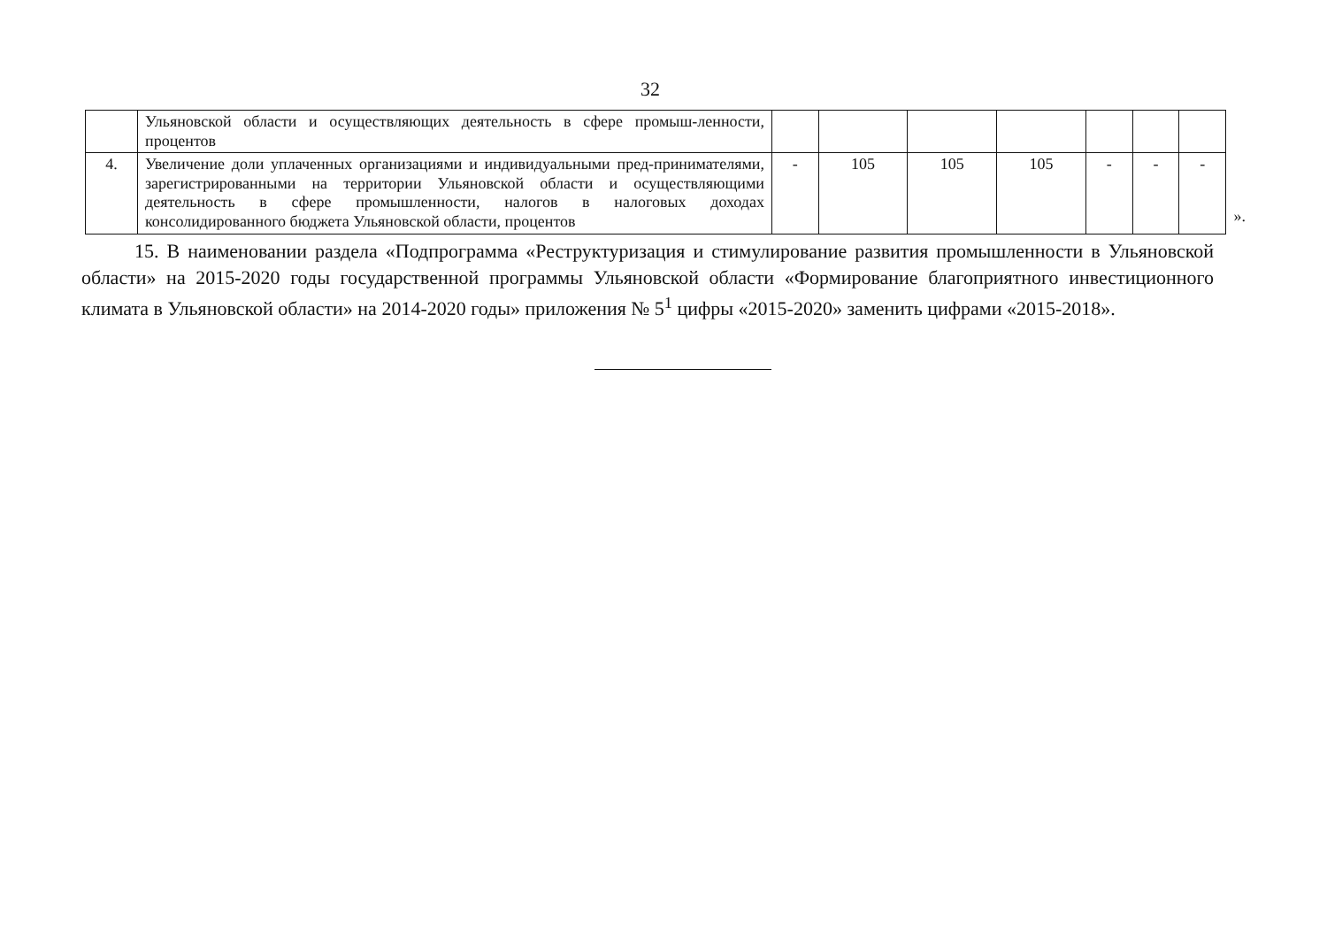32
| | Ульяновской области и осуществляющих деятельность в сфере промыш-ленности, процентов | | | | | | | |
| 4. | Увеличение доли уплаченных организациями и индивидуальными пред-принимателями, зарегистрированными на территории Ульяновской области и осуществляющими деятельность в сфере промышленности, налогов в налоговых доходах консолидированного бюджета Ульяновской области, процентов | - | 105 | 105 | 105 | - | - | - |
».
15. В наименовании раздела «Подпрограмма «Реструктуризация и стимулирование развития промышленности в Ульяновской области» на 2015-2020 годы государственной программы Ульяновской области «Формирование благоприятного инвестиционного климата в Ульяновской области» на 2014-2020 годы» приложения № 5<sup>1</sup> цифры «2015-2020» заменить цифрами «2015-2018».